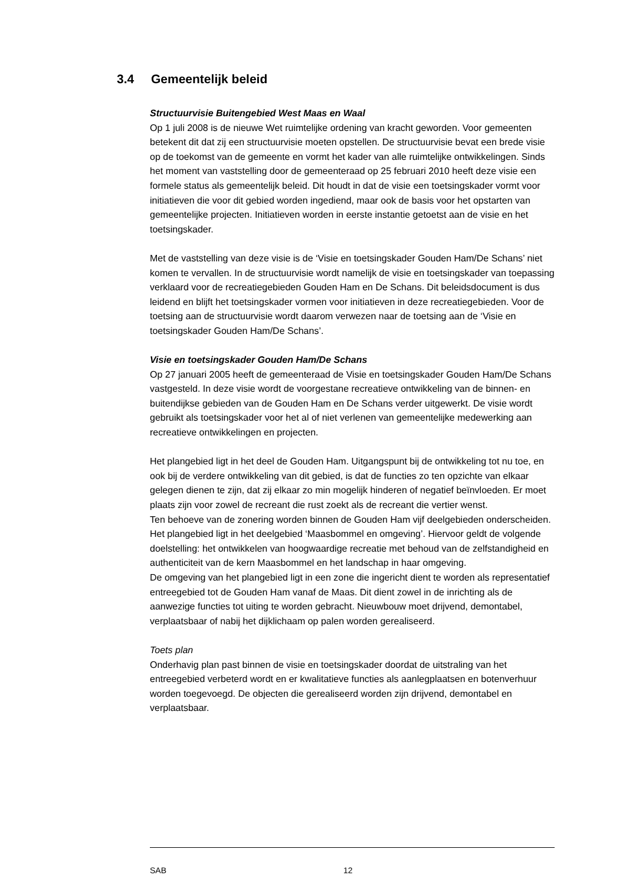3.4 Gemeentelijk beleid
Structuurvisie Buitengebied West Maas en Waal
Op 1 juli 2008 is de nieuwe Wet ruimtelijke ordening van kracht geworden. Voor gemeenten betekent dit dat zij een structuurvisie moeten opstellen. De structuurvisie bevat een brede visie op de toekomst van de gemeente en vormt het kader van alle ruimtelijke ontwikkelingen. Sinds het moment van vaststelling door de gemeenteraad op 25 februari 2010 heeft deze visie een formele status als gemeentelijk beleid. Dit houdt in dat de visie een toetsingskader vormt voor initiatieven die voor dit gebied worden ingediend, maar ook de basis voor het opstarten van gemeentelijke projecten. Initiatieven worden in eerste instantie getoetst aan de visie en het toetsingskader.
Met de vaststelling van deze visie is de ‘Visie en toetsingskader Gouden Ham/De Schans’ niet komen te vervallen. In de structuurvisie wordt namelijk de visie en toetsingskader van toepassing verklaard voor de recreatiegebieden Gouden Ham en De Schans. Dit beleidsdocument is dus leidend en blijft het toetsingskader vormen voor initiatieven in deze recreatiegebieden. Voor de toetsing aan de structuurvisie wordt daarom verwezen naar de toetsing aan de ‘Visie en toetsingskader Gouden Ham/De Schans’.
Visie en toetsingskader Gouden Ham/De Schans
Op 27 januari 2005 heeft de gemeenteraad de Visie en toetsingskader Gouden Ham/De Schans vastgesteld. In deze visie wordt de voorgestane recreatieve ontwikkeling van de binnen- en buitendijkse gebieden van de Gouden Ham en De Schans verder uitgewerkt. De visie wordt gebruikt als toetsingskader voor het al of niet verlenen van gemeentelijke medewerking aan recreatieve ontwikkelingen en projecten.
Het plangebied ligt in het deel de Gouden Ham. Uitgangspunt bij de ontwikkeling tot nu toe, en ook bij de verdere ontwikkeling van dit gebied, is dat de functies zo ten opzichte van elkaar gelegen dienen te zijn, dat zij elkaar zo min mogelijk hinderen of negatief beïnvloeden. Er moet plaats zijn voor zowel de recreant die rust zoekt als de recreant die vertier wenst.
Ten behoeve van de zonering worden binnen de Gouden Ham vijf deelgebieden onderscheiden. Het plangebied ligt in het deelgebied ‘Maasbommel en omgeving’. Hiervoor geldt de volgende doelstelling: het ontwikkelen van hoogwaardige recreatie met behoud van de zelfstandigheid en authenticiteit van de kern Maasbommel en het landschap in haar omgeving.
De omgeving van het plangebied ligt in een zone die ingericht dient te worden als representatief entreegebied tot de Gouden Ham vanaf de Maas. Dit dient zowel in de inrichting als de aanwezige functies tot uiting te worden gebracht. Nieuwbouw moet drijvend, demontabel, verplaatsbaar of nabij het dijklichaam op palen worden gerealiseerd.
Toets plan
Onderhavig plan past binnen de visie en toetsingskader doordat de uitstraling van het entreegebied verbeterd wordt en er kwalitatieve functies als aanlegplaatsen en botenverhuur worden toegevoegd. De objecten die gerealiseerd worden zijn drijvend, demontabel en verplaatsbaar.
SAB 12